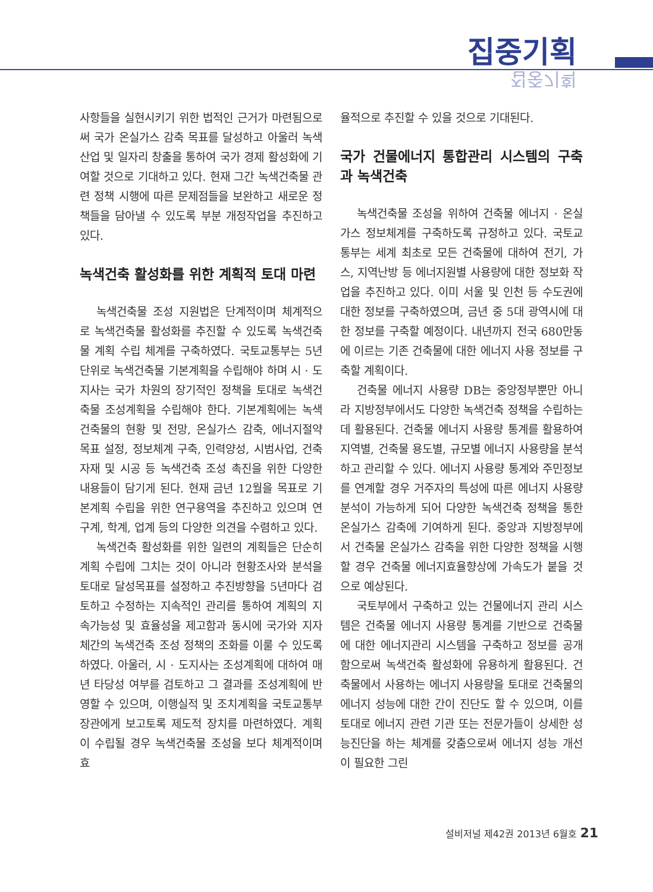집중기획
집중기획
사항들을 실현시키기 위한 법적인 근거가 마련됨으로써 국가 온실가스 감축 목표를 달성하고 아울러 녹색산업 및 일자리 창출을 통하여 국가 경제 활성화에 기여할 것으로 기대하고 있다. 현재 그간 녹색건축물 관련 정책 시행에 따른 문제점들을 보완하고 새로운 정책들을 담아낼 수 있도록 부분 개정작업을 추진하고 있다.
녹색건축 활성화를 위한 계획적 토대 마련
녹색건축물 조성 지원법은 단계적이며 체계적으로 녹색건축물 활성화를 추진할 수 있도록 녹색건축물 계획 수립 체계를 구축하였다. 국토교통부는 5년 단위로 녹색건축물 기본계획을 수립해야 하며 시 · 도지사는 국가 차원의 장기적인 정책을 토대로 녹색건축물 조성계획을 수립해야 한다. 기본계획에는 녹색건축물의 현황 및 전망, 온실가스 감축, 에너지절약 목표 설정, 정보체계 구축, 인력양성, 시범사업, 건축자재 및 시공 등 녹색건축 조성 촉진을 위한 다양한 내용들이 담기게 된다. 현재 금년 12월을 목표로 기본계획 수립을 위한 연구용역을 추진하고 있으며 연구계, 학계, 업계 등의 다양한 의견을 수렴하고 있다.
녹색건축 활성화를 위한 일련의 계획들은 단순히 계획 수립에 그치는 것이 아니라 현황조사와 분석을 토대로 달성목표를 설정하고 추진방향을 5년마다 검토하고 수정하는 지속적인 관리를 통하여 계획의 지속가능성 및 효율성을 제고함과 동시에 국가와 지자체간의 녹색건축 조성 정책의 조화를 이룰 수 있도록 하였다. 아울러, 시 · 도지사는 조성계획에 대하여 매년 타당성 여부를 검토하고 그 결과를 조성계획에 반영할 수 있으며, 이행실적 및 조치계획을 국토교통부 장관에게 보고토록 제도적 장치를 마련하였다. 계획이 수립될 경우 녹색건축물 조성을 보다 체계적이며 효
율적으로 추진할 수 있을 것으로 기대된다.
국가 건물에너지 통합관리 시스템의 구축과 녹색건축
녹색건축물 조성을 위하여 건축물 에너지 · 온실가스 정보체계를 구축하도록 규정하고 있다. 국토교통부는 세계 최초로 모든 건축물에 대하여 전기, 가스, 지역난방 등 에너지원별 사용량에 대한 정보화 작업을 추진하고 있다. 이미 서울 및 인천 등 수도권에 대한 정보를 구축하였으며, 금년 중 5대 광역시에 대한 정보를 구축할 예정이다. 내년까지 전국 680만동에 이르는 기존 건축물에 대한 에너지 사용 정보를 구축할 계획이다.
건축물 에너지 사용량 DB는 중앙정부뿐만 아니라 지방정부에서도 다양한 녹색건축 정책을 수립하는데 활용된다. 건축물 에너지 사용량 통계를 활용하여 지역별, 건축물 용도별, 규모별 에너지 사용량을 분석하고 관리할 수 있다. 에너지 사용량 통계와 주민정보를 연계할 경우 거주자의 특성에 따른 에너지 사용량 분석이 가능하게 되어 다양한 녹색건축 정책을 통한 온실가스 감축에 기여하게 된다. 중앙과 지방정부에서 건축물 온실가스 감축을 위한 다양한 정책을 시행할 경우 건축물 에너지효율향상에 가속도가 붙을 것으로 예상된다.
국토부에서 구축하고 있는 건물에너지 관리 시스템은 건축물 에너지 사용량 통계를 기반으로 건축물에 대한 에너지관리 시스템을 구축하고 정보를 공개함으로써 녹색건축 활성화에 유용하게 활용된다. 건축물에서 사용하는 에너지 사용량을 토대로 건축물의 에너지 성능에 대한 간이 진단도 할 수 있으며, 이를 토대로 에너지 관련 기관 또는 전문가들이 상세한 성능진단을 하는 체계를 갖춤으로써 에너지 성능 개선이 필요한 그린
설비저널 제42권 2013년 6월호 21